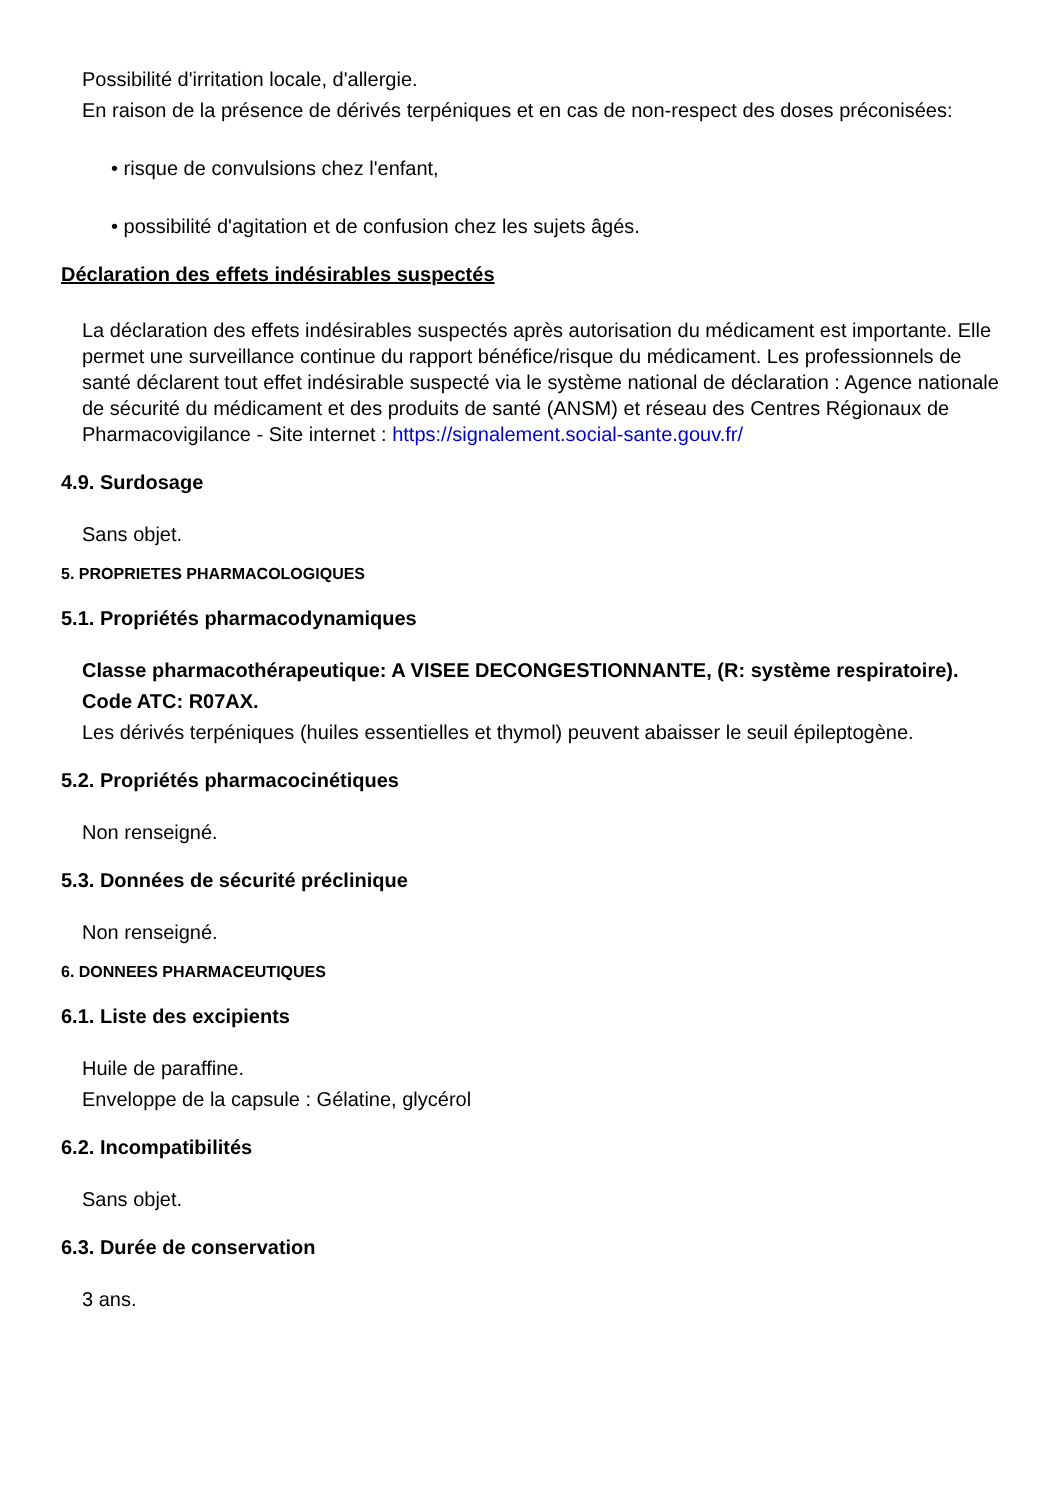Possibilité d'irritation locale, d'allergie.
En raison de la présence de dérivés terpéniques et en cas de non-respect des doses préconisées:
• risque de convulsions chez l'enfant,
• possibilité d'agitation et de confusion chez les sujets âgés.
Déclaration des effets indésirables suspectés
La déclaration des effets indésirables suspectés après autorisation du médicament est importante. Elle permet une surveillance continue du rapport bénéfice/risque du médicament. Les professionnels de santé déclarent tout effet indésirable suspecté via le système national de déclaration : Agence nationale de sécurité du médicament et des produits de santé (ANSM) et réseau des Centres Régionaux de Pharmacovigilance - Site internet : https://signalement.social-sante.gouv.fr/
4.9. Surdosage
Sans objet.
5. PROPRIETES PHARMACOLOGIQUES
5.1. Propriétés pharmacodynamiques
Classe pharmacothérapeutique: A VISEE DECONGESTIONNANTE, (R: système respiratoire).
Code ATC: R07AX.
Les dérivés terpéniques (huiles essentielles et thymol) peuvent abaisser le seuil épileptogène.
5.2. Propriétés pharmacocinétiques
Non renseigné.
5.3. Données de sécurité préclinique
Non renseigné.
6. DONNEES PHARMACEUTIQUES
6.1. Liste des excipients
Huile de paraffine.
Enveloppe de la capsule : Gélatine, glycérol
6.2. Incompatibilités
Sans objet.
6.3. Durée de conservation
3 ans.